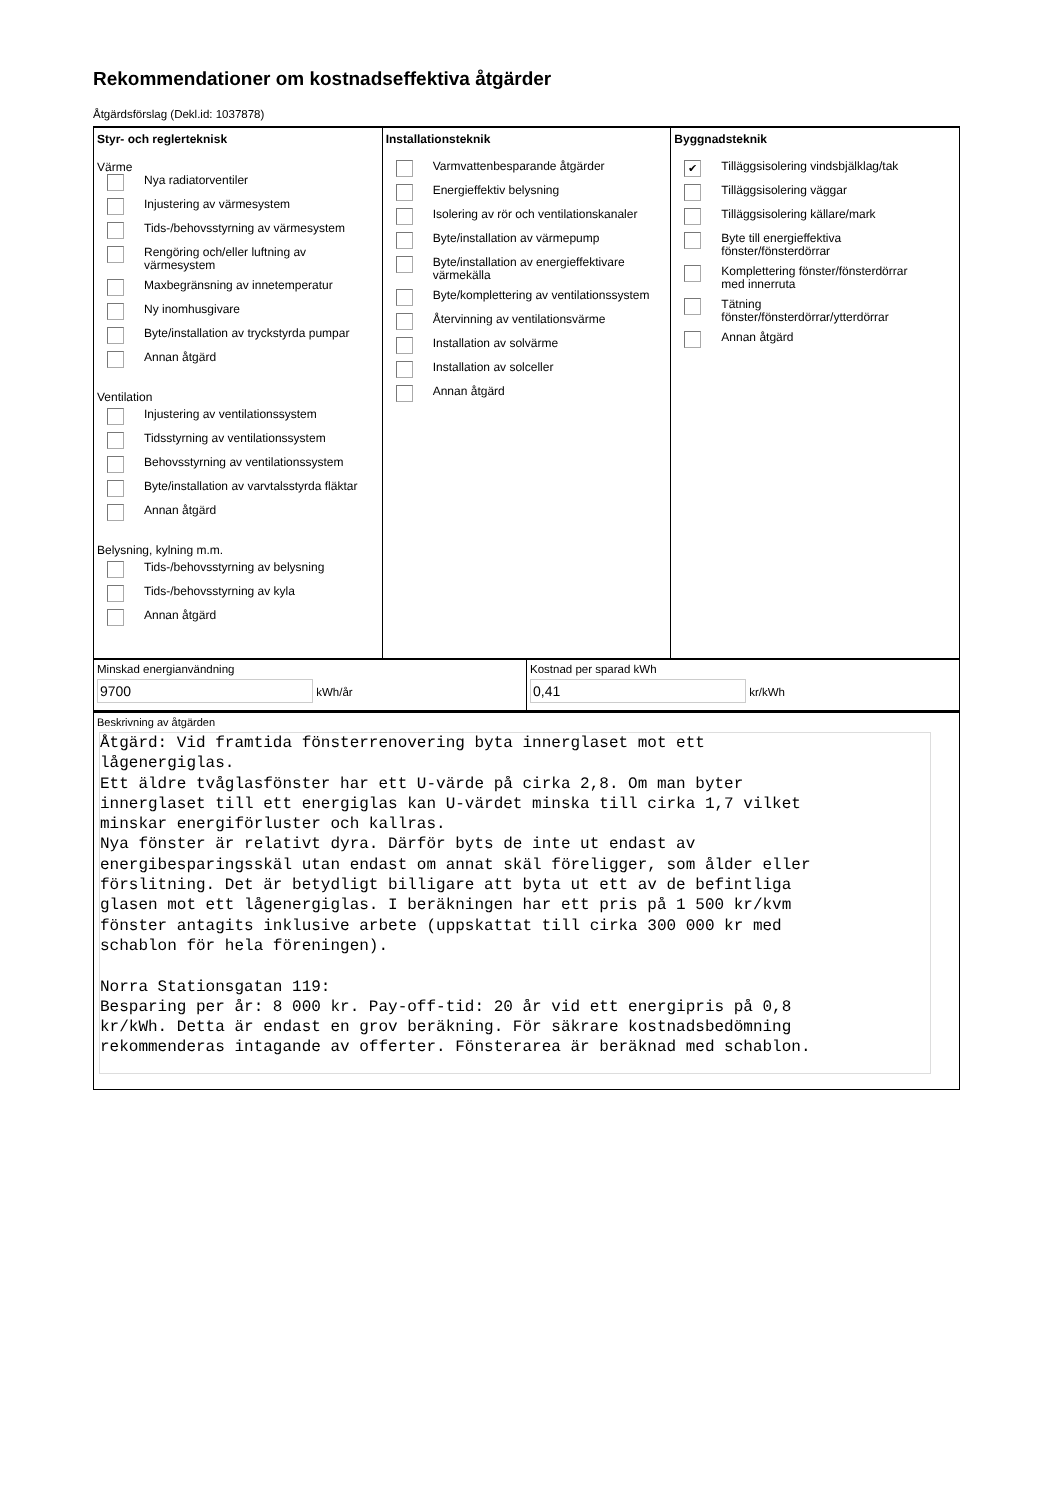Rekommendationer om kostnadseffektiva åtgärder
Åtgärdsförslag (Dekl.id: 1037878)
Styr- och reglerteknisk
Värme
Nya radiatorventiler
Injustering av värmesystem
Tids-/behovsstyrning av värmesystem
Rengöring och/eller luftning av
värmesystem
Maxbegränsning av innetemperatur
Ny inomhusgivare
Byte/installation av tryckstyrda pumpar
Annan åtgärd
Ventilation
Injustering av ventilationssystem
Tidsstyrning av ventilationssystem
Behovsstyrning av ventilationssystem
Byte/installation av varvtalsstyrda fläktar
Annan åtgärd
Belysning, kylning m.m.
Tids-/behovsstyrning av belysning
Tids-/behovsstyrning av kyla
Annan åtgärd
Installationsteknik
Varmvattenbesparande åtgärder
Energieffektiv belysning
Isolering av rör och ventilationskanaler
Byte/installation av värmepump
Byte/installation av energieffektivare
värmekälla
Byte/komplettering av ventilationssystem
Återvinning av ventilationsvärme
Installation av solvärme
Installation av solceller
Annan åtgärd
Byggnadsteknik
✔ Tilläggsisolering vindsbjälklag/tak
Tilläggsisolering väggar
Tilläggsisolering källare/mark
Byte till energieffektiva
fönster/fönsterdörrar
Komplettering fönster/fönsterdörrar
med innerruta
Tätning
fönster/fönsterdörrar/ytterdörrar
Annan åtgärd
Minskad energianvändning
9700 kWh/år
Kostnad per sparad kWh
0,41 kr/kWh
Beskrivning av åtgärden
Åtgärd: Vid framtida fönsterrenovering byta innerglaset mot ett
lågenergiglas.
Ett äldre tvåglasfönster har ett U-värde på cirka 2,8. Om man byter
innerglaset till ett energiglas kan U-värdet minska till cirka 1,7 vilket
minskar energiförluster och kallras.
Nya fönster är relativt dyra. Därför byts de inte ut endast av
energibesparingsskäl utan endast om annat skäl föreligger, som ålder eller
förslitning. Det är betydligt billigare att byta ut ett av de befintliga
glasen mot ett lågenergiglas. I beräkningen har ett pris på 1 500 kr/kvm
fönster antagits inklusive arbete (uppskattat till cirka 300 000 kr med
schablon för hela föreningen).

Norra Stationsgatan 119:
Besparing per år: 8 000 kr. Pay-off-tid: 20 år vid ett energipris på 0,8
kr/kWh. Detta är endast en grov beräkning. För säkrare kostnadsbedömning
rekommenderas intagande av offerter. Fönsterarea är beräknad med schablon.